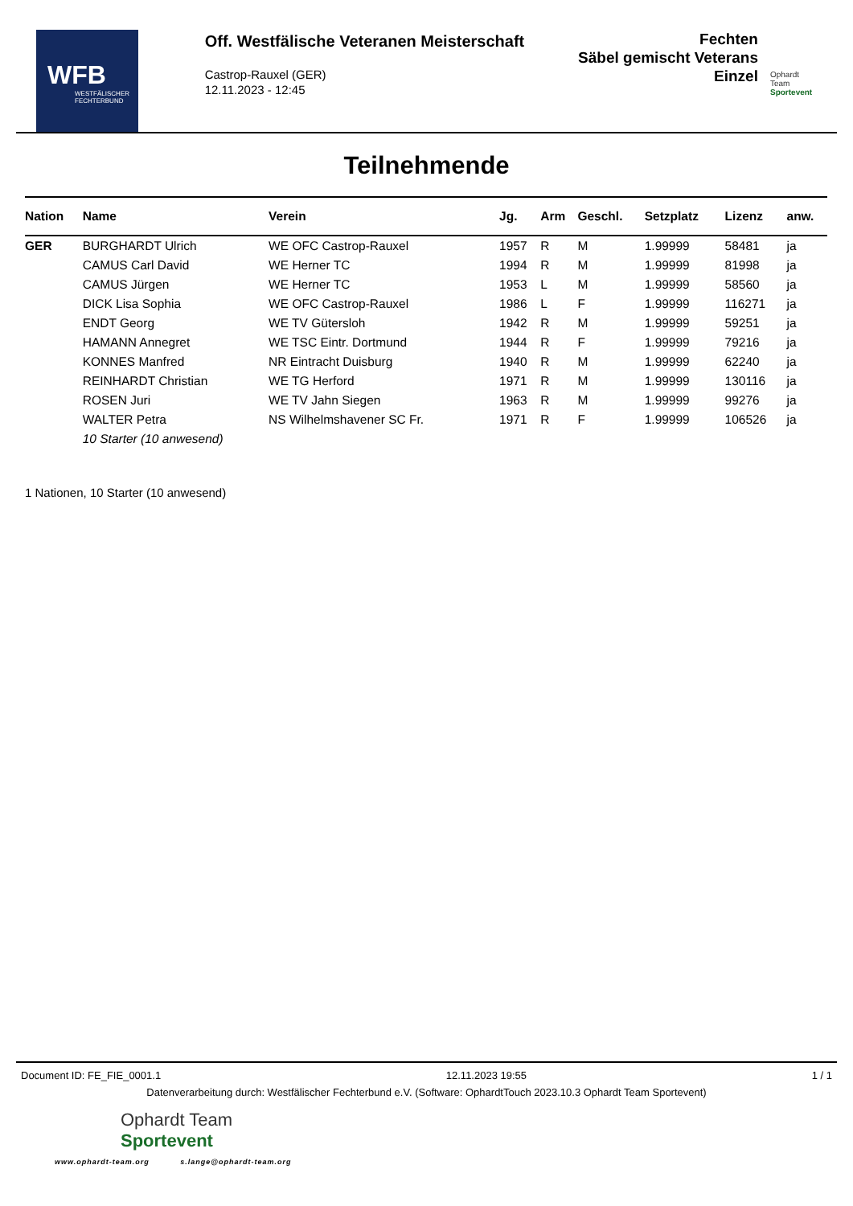WFB
WESTFÄLISCHER FECHTERBUND
Off. Westfälische Veteranen Meisterschaft
Castrop-Rauxel (GER)
12.11.2023 - 12:45
Fechten
Säbel gemischt Veterans
Einzel
Ophardt Team
Sportevent
Teilnehmende
| Nation | Name | Verein | Jg. | Arm | Geschl. | Setzplatz | Lizenz | anw. |
| --- | --- | --- | --- | --- | --- | --- | --- | --- |
| GER | BURGHARDT Ulrich | WE OFC Castrop-Rauxel | 1957 | R | M | 1.99999 | 58481 | ja |
| | CAMUS Carl David | WE Herner TC | 1994 | R | M | 1.99999 | 81998 | ja |
| | CAMUS Jürgen | WE Herner TC | 1953 | L | M | 1.99999 | 58560 | ja |
| | DICK Lisa Sophia | WE OFC Castrop-Rauxel | 1986 | L | F | 1.99999 | 116271 | ja |
| | ENDT Georg | WE TV Gütersloh | 1942 | R | M | 1.99999 | 59251 | ja |
| | HAMANN Annegret | WE TSC Eintr. Dortmund | 1944 | R | F | 1.99999 | 79216 | ja |
| | KONNES Manfred | NR Eintracht Duisburg | 1940 | R | M | 1.99999 | 62240 | ja |
| | REINHARDT Christian | WE TG Herford | 1971 | R | M | 1.99999 | 130116 | ja |
| | ROSEN Juri | WE TV Jahn Siegen | 1963 | R | M | 1.99999 | 99276 | ja |
| | WALTER Petra | NS Wilhelmshavener SC Fr. | 1971 | R | F | 1.99999 | 106526 | ja |
| | 10 Starter (10 anwesend) | | | | | | | |
1 Nationen, 10 Starter (10 anwesend)
Document ID: FE_FIE_0001.1 12.11.2023 19:55 1 / 1
Datenverarbeitung durch: Westfälischer Fechterbund e.V. (Software: OphardtTouch 2023.10.3 Ophardt Team Sportevent)
Ophardt Team
Sportevent
www.ophardt-team.org s.lange@ophardt-team.org